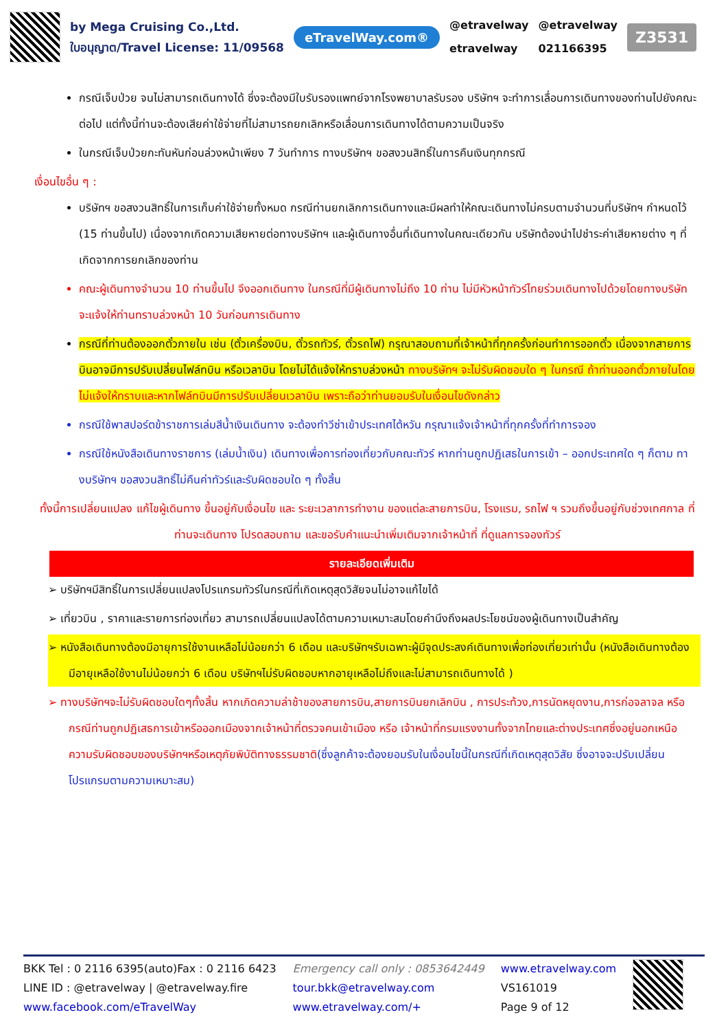by Mega Cruising Co.,Ltd.
ใบอนุญาต/Travel License: 11/09568
eTravelWay.com®
@etravelway
etravelway
@etravelway
021166395
Z3531
กรณีเจ็บป่วย จนไม่สามารถเดินทางได้ ซึ่งจะต้องมีใบรับรองแพทย์จากโรงพยาบาลรับรอง บริษัทฯ จะทำการเลื่อนการเดินทางของท่านไปยังคณะต่อไป แต่ทั้งนี้ท่านจะต้องเสียค่าใช้จ่ายที่ไม่สามารถยกเลิกหรือเลื่อนการเดินทางได้ตามความเป็นจริง
ในกรณีเจ็บป่วยกะทันหันก่อนล่วงหน้าเพียง 7 วันทำการ ทางบริษัทฯ ขอสงวนสิทธิ์ในการคืนเงินทุกกรณี
เงื่อนไขอื่น ๆ :
บริษัทฯ ขอสงวนสิทธิ์ในการเก็บค่าใช้จ่ายทั้งหมด กรณีท่านยกเลิกการเดินทางและมีผลทำให้คณะเดินทางไม่ครบตามจำนวนที่บริษัทฯ กำหนดไว้ (15 ท่านขึ้นไป) เนื่องจากเกิดความเสียหายต่อทางบริษัทฯ และผู้เดินทางอื่นที่เดินทางในคณะเดียวกัน บริษัทต้องนำไปชำระค่าเสียหายต่าง ๆ ที่เกิดจากการยกเลิกของท่าน
คณะผู้เดินทางจำนวน 10 ท่านขึ้นไป จึงออกเดินทาง ในกรณีที่มีผู้เดินทางไม่ถึง 10 ท่าน ไม่มีหัวหน้าทัวร์ไทยร่วมเดินทางไปด้วยโดยทางบริษัทจะแจ้งให้ท่านทราบล่วงหน้า 10 วันก่อนการเดินทาง
กรณีที่ท่านต้องออกตั๋วภายใน เช่น (ตั๋วเครื่องบิน, ตั๋วรถทัวร์, ตั๋วรถไฟ) กรุณาสอบถามที่เจ้าหน้าที่ทุกครั้งก่อนทำการออกตั๋ว เนื่องจากสายการบินอาจมีการปรับเปลี่ยนไฟล์ทบิน หรือเวลาบิน โดยไม่ได้แจ้งให้ทราบล่วงหน้า ทางบริษัทฯ จะไม่รับผิดชอบใด ๆ ในกรณี ถ้าท่านออกตั๋วภายในโดยไม่แจ้งให้ทราบและหากไฟล์ทบินมีการปรับเปลี่ยนเวลาบิน เพราะถือว่าท่านยอมรับในเงื่อนไขดังกล่าว
กรณีใช้พาสปอร์ตข้าราชการเล่มสีน้ำเงินเดินทาง จะต้องทำวีซ่าเข้าประเทศไต้หวัน กรุณาแจ้งเจ้าหน้าที่ทุกครั้งที่ทำการจอง
กรณีใช้หนังสือเดินทางราชการ (เล่มน้ำเงิน) เดินทางเพื่อการท่องเที่ยวกับคณะทัวร์ หากท่านถูกปฏิเสธในการเข้า – ออกประเทศใด ๆ ก็ตาม ทางบริษัทฯ ขอสงวนสิทธิ์ไม่คืนค่าทัวร์และรับผิดชอบใด ๆ ทั้งสิ้น
ทั้งนี้การเปลี่ยนแปลง แก้ไขผู้เดินทาง ขึ้นอยู่กับเงื่อนไข และ ระยะเวลาการทำงาน ของแต่ละสายการบิน, โรงแรม, รถไฟ ฯ รวมถึงขึ้นอยู่กับช่วงเทศกาล ที่ท่านจะเดินทาง โปรดสอบถาม และขอรับคำแนะนำเพิ่มเติมจากเจ้าหน้าที่ ที่ดูแลการจองทัวร์
รายละเอียดเพิ่มเติม
➢ บริษัทฯมีสิทธิ์ในการเปลี่ยนแปลงโปรแกรมทัวร์ในกรณีที่เกิดเหตุสุดวิสัยจนไม่อาจแก้ไขได้
➢ เที่ยวบิน , ราคาและรายการท่องเที่ยว สามารถเปลี่ยนแปลงได้ตามความเหมาะสมโดยคำนึงถึงผลประโยชน์ของผู้เดินทางเป็นสำคัญ
➢ หนังสือเดินทางต้องมีอายุการใช้งานเหลือไม่น้อยกว่า 6 เดือน และบริษัทฯรับเฉพาะผู้มีจุดประสงค์เดินทางเพื่อท่องเที่ยวเท่านั้น (หนังสือเดินทางต้องมีอายุเหลือใช้งานไม่น้อยกว่า 6 เดือน บริษัทฯไม่รับผิดชอบหากอายุเหลือไม่ถึงและไม่สามารถเดินทางได้ )
➢ ทางบริษัทฯจะไม่รับผิดชอบใดๆทั้งสิ้น หากเกิดความล่าช้าของสายการบิน,สายการบินยกเลิกบิน , การประท้วง,การนัดหยุดงาน,การก่อจลาจล หรือกรณีท่านถูกปฏิเสธการเข้าหรือออกเมืองจากเจ้าหน้าที่ตรวจคนเข้าเมือง หรือ เจ้าหน้าที่กรมแรงงานทั้งจากไทยและต่างประเทศซึ่งอยู่นอกเหนือความรับผิดชอบของบริษัทฯหรือเหตุภัยพิบัติทางธรรมชาติ(ซึ่งลูกค้าจะต้องยอมรับในเงื่อนไขนี้ในกรณีที่เกิดเหตุสุดวิสัย ซึ่งอาจจะปรับเปลี่ยนโปรแกรมตามความเหมาะสม)
BKK Tel : 0 2116 6395(auto)Fax : 0 2116 6423
LINE ID : @etravelway | @etravelway.fire
www.facebook.com/eTravelWay
Emergency call only : 0853642449
tour.bkk@etravelway.com
www.etravelway.com/+
www.etravelway.com
VS161019
Page 9 of 12